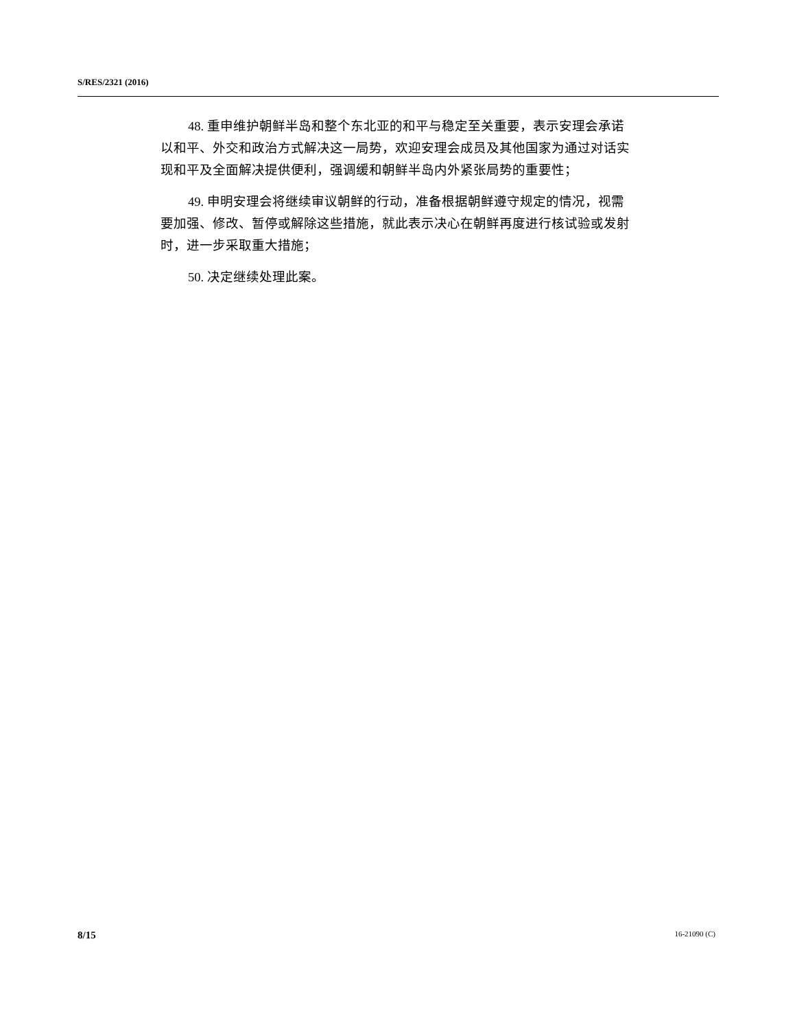S/RES/2321 (2016)
48. 重申维护朝鲜半岛和整个东北亚的和平与稳定至关重要，表示安理会承诺以和平、外交和政治方式解决这一局势，欢迎安理会成员及其他国家为通过对话实现和平及全面解决提供便利，强调缓和朝鲜半岛内外紧张局势的重要性；
49. 申明安理会将继续审议朝鲜的行动，准备根据朝鲜遵守规定的情况，视需要加强、修改、暂停或解除这些措施，就此表示决心在朝鲜再度进行核试验或发射时，进一步采取重大措施；
50. 决定继续处理此案。
8/15 16-21090 (C)